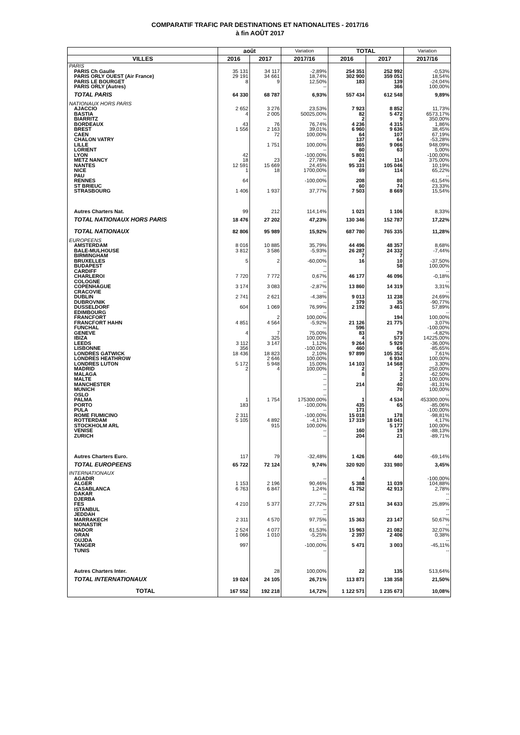COMPARATIF TRAFIC PAR DESTINATIONS ET NATIONALITES - 2017/16
à fin AOÛT 2017
| | août | | Variation | TOTAL | | Variation |
| --- | --- | --- | --- | --- | --- | --- |
| VILLES | 2016 | 2017 | 2017/16 | 2016 | 2017 | 2017/16 |
| PARIS | | | | | | |
| PARIS Ch Gaulle | 35 131 | 34 117 | -2,89% | 254 351 | 252 992 | -0,53% |
| PARIS ORLY OUEST (Air France) | 29 191 | 34 661 | 18,74% | 302 900 | 359 051 | 18,54% |
| PARIS LE BOURGET | 8 | 9 | 12,50% | 183 | 139 | -24,04% |
| PARIS ORLY (Autres) | | | -- | | 366 | 100,00% |
| TOTAL PARIS | 64 330 | 68 787 | 6,93% | 557 434 | 612 548 | 9,89% |
| NATIONAUX HORS PARIS | | | | | | |
| AJACCIO | 2 652 | 3 276 | 23,53% | 7 923 | 8 852 | 11,73% |
| BASTIA | 4 | 2 005 | 50025,00% | 82 | 5 472 | 6573,17% |
| BIARRITZ | | | -- | 2 | 9 | 350,00% |
| BORDEAUX | 43 | 76 | 76,74% | 4 236 | 4 315 | 1,86% |
| BREST | 1 556 | 2 163 | 39,01% | 6 960 | 9 636 | 38,45% |
| CAEN | | 72 | 100,00% | 64 | 107 | 67,19% |
| CHALON VATRY | | | -- | 137 | 64 | -53,28% |
| LILLE | | 1 751 | 100,00% | 865 | 9 066 | 948,09% |
| LORIENT | | | -- | 60 | 63 | 5,00% |
| LYON | 42 | | -100,00% | 5 801 | | -100,00% |
| METZ NANCY | 18 | 23 | 27,78% | 24 | 114 | 375,00% |
| NANTES | 12 591 | 15 669 | 24,45% | 95 331 | 105 046 | 10,19% |
| NICE | 1 | 18 | 1700,00% | 69 | 114 | 65,22% |
| PAU | | | -- | | | -- |
| RENNES | 64 | | -100,00% | 208 | 80 | -61,54% |
| ST BRIEUC | | | -- | 60 | 74 | 23,33% |
| STRASBOURG | 1 406 | 1 937 | 37,77% | 7 503 | 8 669 | 15,54% |
| Autres Charters Nat. | 99 | 212 | 114,14% | 1 021 | 1 106 | 8,33% |
| TOTAL NATIONAUX HORS PARIS | 18 476 | 27 202 | 47,23% | 130 346 | 152 787 | 17,22% |
| TOTAL NATIONAUX | 82 806 | 95 989 | 15,92% | 687 780 | 765 335 | 11,28% |
| EUROPEENS | | | | | | |
| AMSTERDAM | 8 016 | 10 885 | 35,79% | 44 496 | 48 357 | 8,68% |
| BALE-MULHOUSE | 3 812 | 3 586 | -5,93% | 26 287 | 24 332 | -7,44% |
| BIRMINGHAM | | | -- | 7 | 7 | |
| BRUXELLES | 5 | 2 | -60,00% | 16 | 10 | -37,50% |
| BUDAPEST | | | -- | | 58 | 100,00% |
| CARDIFF | | | -- | | | -- |
| CHARLEROI | 7 720 | 7 772 | 0,67% | 46 177 | 46 096 | -0,18% |
| COLOGNE | | | -- | | | -- |
| COPENHAGUE | 3 174 | 3 083 | -2,87% | 13 860 | 14 319 | 3,31% |
| CRACOVIE | | | -- | | | -- |
| DUBLIN | 2 741 | 2 621 | -4,38% | 9 013 | 11 238 | 24,69% |
| DUBROVNIK | | | -- | 379 | 35 | -90,77% |
| DUSSELDORF | 604 | 1 069 | 76,99% | 2 192 | 3 461 | 57,89% |
| EDIMBOURG | | | -- | | | -- |
| FRANCFORT | | 2 | 100,00% | | 194 | 100,00% |
| FRANCFORT HAHN | 4 851 | 4 564 | -5,92% | 21 126 | 21 775 | 3,07% |
| FUNCHAL | | | -- | 596 | | -100,00% |
| GENEVE | 4 | 7 | 75,00% | 83 | 79 | -4,82% |
| IBIZA | | 325 | 100,00% | 4 | 573 | 14225,00% |
| LEEDS | 3 112 | 3 147 | 1,12% | 9 264 | 5 929 | -36,00% |
| LISBONNE | 356 | | -100,00% | 460 | 66 | -85,65% |
| LONDRES GATWICK | 18 436 | 18 823 | 2,10% | 97 899 | 105 352 | 7,61% |
| LONDRES HEATHROW | | 2 646 | 100,00% | | 6 934 | 100,00% |
| LONDRES LUTON | 5 172 | 5 948 | 15,00% | 14 103 | 14 568 | 3,30% |
| MADRID | 2 | 4 | 100,00% | 2 | 7 | 250,00% |
| MALAGA | | | -- | 8 | 3 | -62,50% |
| MALTE | | | -- | | 2 | 100,00% |
| MANCHESTER | | | -- | 214 | 40 | -81,31% |
| MUNICH | | | -- | | 70 | 100,00% |
| OSLO | | | -- | | | -- |
| PALMA | 1 | 1 754 | 175300,00% | 1 | 4 534 | 453300,00% |
| PORTO | 183 | | -100,00% | 435 | 65 | -85,06% |
| PULA | | | -- | 171 | | -100,00% |
| ROME FIUMICINO | 2 311 | | -100,00% | 15 018 | 178 | -98,81% |
| ROTTERDAM | 5 105 | 4 892 | -4,17% | 17 319 | 18 041 | 4,17% |
| STOCKHOLM ARL | | 915 | 100,00% | | 5 177 | 100,00% |
| VENISE | | | -- | 160 | 19 | -88,13% |
| ZURICH | | | -- | 204 | 21 | -89,71% |
| Autres Charters Euro. | 117 | 79 | -32,48% | 1 426 | 440 | -69,14% |
| TOTAL EUROPEENS | 65 722 | 72 124 | 9,74% | 320 920 | 331 980 | 3,45% |
| INTERNATIONAUX | | | | | | |
| AGADIR | | | -- | 4 | | -100,00% |
| ALGER | 1 153 | 2 196 | 90,46% | 5 388 | 11 039 | 104,88% |
| CASABLANCA | 6 763 | 6 847 | 1,24% | 41 752 | 42 913 | 2,78% |
| DAKAR | | | -- | | | -- |
| DJERBA | | | -- | | | -- |
| FES | 4 210 | 5 377 | 27,72% | 27 511 | 34 633 | 25,89% |
| ISTANBUL | | | -- | | | -- |
| JEDDAH | | | -- | | | -- |
| MARRAKECH | 2 311 | 4 570 | 97,75% | 15 363 | 23 147 | 50,67% |
| MONASTIR | | | -- | | | -- |
| NADOR | 2 524 | 4 077 | 61,53% | 15 963 | 21 082 | 32,07% |
| ORAN | 1 066 | 1 010 | -5,25% | 2 397 | 2 406 | 0,38% |
| OUJDA | | | -- | | | -- |
| TANGER | 997 | | -100,00% | 5 471 | 3 003 | -45,11% |
| TUNIS | | | -- | | | -- |
| Autres Charters Inter. | | 28 | 100,00% | 22 | 135 | 513,64% |
| TOTAL INTERNATIONAUX | 19 024 | 24 105 | 26,71% | 113 871 | 138 358 | 21,50% |
| TOTAL | 167 552 | 192 218 | 14,72% | 1 122 571 | 1 235 673 | 10,08% |